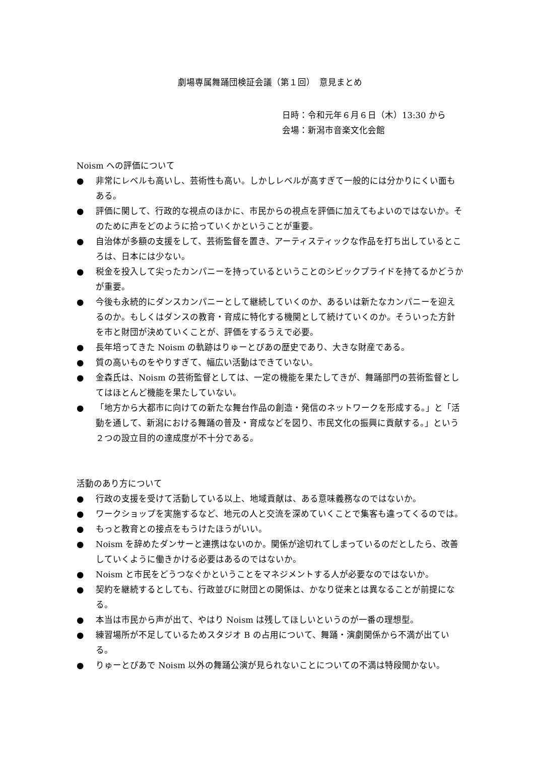劇場専属舞踊団検証会議（第１回）　意見まとめ
日時：令和元年６月６日（木）13:30 から
会場：新潟市音楽文化会館
Noism への評価について
● 非常にレベルも高いし、芸術性も高い。しかしレベルが高すぎて一般的には分かりにくい面もある。
● 評価に関して、行政的な視点のほかに、市民からの視点を評価に加えてもよいのではないか。そのために声をどのように拾っていくかということが重要。
● 自治体が多額の支援をして、芸術監督を置き、アーティスティックな作品を打ち出しているところは、日本には少ない。
● 税金を投入して尖ったカンパニーを持っているということのシビックプライドを持てるかどうかが重要。
● 今後も永続的にダンスカンパニーとして継続していくのか、あるいは新たなカンパニーを迎えるのか。もしくはダンスの教育・育成に特化する機関として続けていくのか。そういった方針を市と財団が決めていくことが、評価をするうえで必要。
● 長年培ってきた Noism の軌跡はりゅーとぴあの歴史であり、大きな財産である。
● 質の高いものをやりすぎて、幅広い活動はできていない。
● 金森氏は、Noism の芸術監督としては、一定の機能を果たしてきが、舞踊部門の芸術監督としてはほとんど機能を果たしていない。
● 「地方から大都市に向けての新たな舞台作品の創造・発信のネットワークを形成する。」と「活動を通して、新潟における舞踊の普及・育成などを図り、市民文化の振興に貢献する。」という２つの設立目的の達成度が不十分である。
活動のあり方について
● 行政の支援を受けて活動している以上、地域貢献は、ある意味義務なのではないか。
● ワークショップを実施するなど、地元の人と交流を深めていくことで集客も違ってくるのでは。
● もっと教育との接点をもうけたほうがいい。
● Noism を辞めたダンサーと連携はないのか。関係が途切れてしまっているのだとしたら、改善していくように働きかける必要はあるのではないか。
● Noism と市民をどうつなぐかということをマネジメントする人が必要なのではないか。
● 契約を継続するとしても、行政並びに財団との関係は、かなり従来とは異なることが前提になる。
● 本当は市民から声が出て、やはり Noism は残してほしいというのが一番の理想型。
● 練習場所が不足しているためスタジオ B の占用について、舞踊・演劇関係から不満が出ている。
● りゅーとぴあで Noism 以外の舞踊公演が見られないことについての不満は特段聞かない。